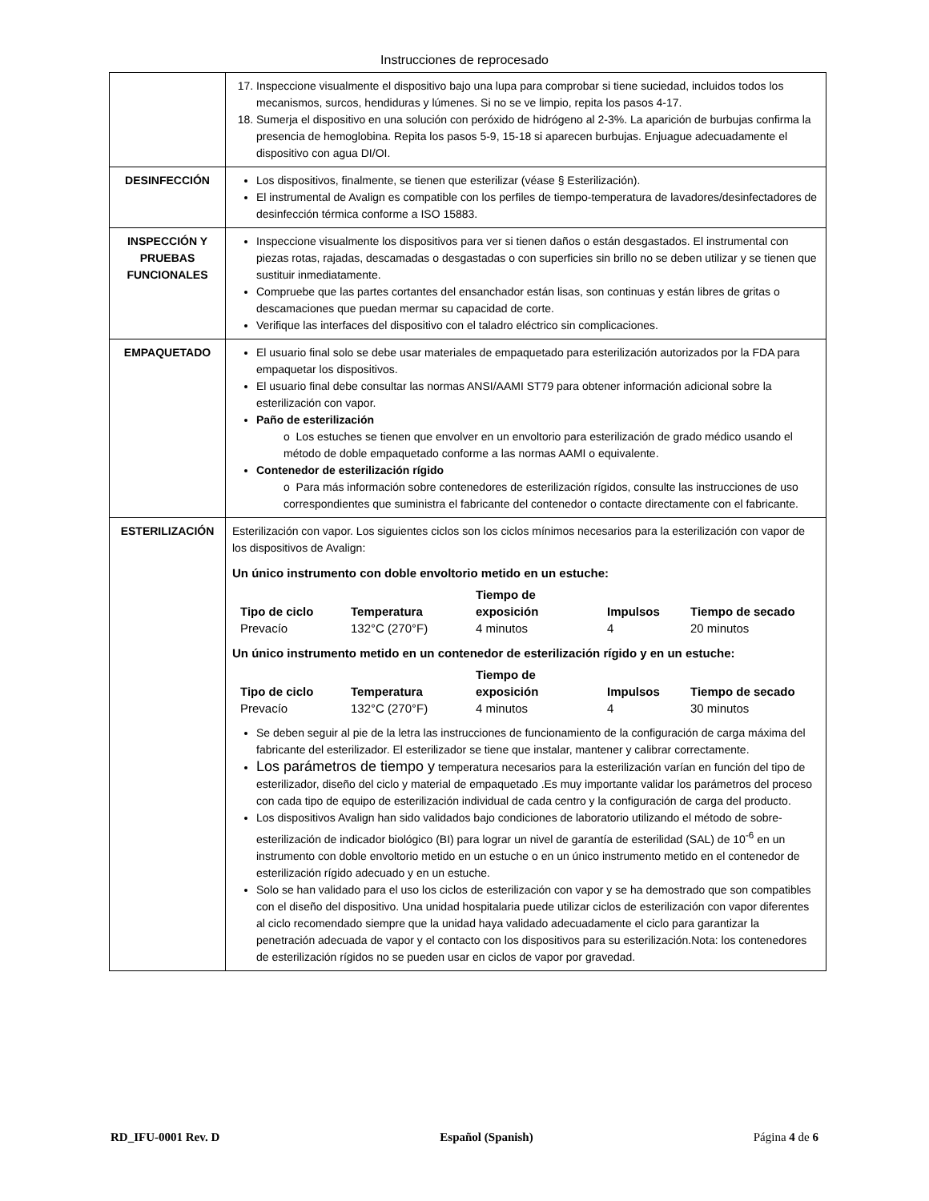Instrucciones de reprocesado
| | 17. Inspeccione visualmente el dispositivo bajo una lupa para comprobar si tiene suciedad, incluidos todos los mecanismos, surcos, hendiduras y lúmenes. Si no se ve limpio, repita los pasos 4-17. 18. Sumerja el dispositivo en una solución con peróxido de hidrógeno al 2-3%. La aparición de burbujas confirma la presencia de hemoglobina. Repita los pasos 5-9, 15-18 si aparecen burbujas. Enjuague adecuadamente el dispositivo con agua DI/OI. |
| DESINFECCIÓN | Los dispositivos, finalmente, se tienen que esterilizar (véase § Esterilización). El instrumental de Avalign es compatible con los perfiles de tiempo-temperatura de lavadores/desinfectadores de desinfección térmica conforme a ISO 15883. |
| INSPECCIÓN Y PRUEBAS FUNCIONALES | Inspeccione visualmente los dispositivos para ver si tienen daños o están desgastados. El instrumental con piezas rotas, rajadas, descamadas o desgastadas o con superficies sin brillo no se deben utilizar y se tienen que sustituir inmediatamente. Compruebe que las partes cortantes del ensanchador están lisas, son continuas y están libres de gritas o descamaciones que puedan mermar su capacidad de corte. Verifique las interfaces del dispositivo con el taladro eléctrico sin complicaciones. |
| EMPAQUETADO | El usuario final solo se debe usar materiales de empaquetado para esterilización autorizados por la FDA para empaquetar los dispositivos. El usuario final debe consultar las normas ANSI/AAMI ST79 para obtener información adicional sobre la esterilización con vapor. Paño de esterilización o Los estuches se tienen que envolver en un envoltorio para esterilización de grado médico usando el método de doble empaquetado conforme a las normas AAMI o equivalente. Contenedor de esterilización rígido o Para más información sobre contenedores de esterilización rígidos, consulte las instrucciones de uso correspondientes que suministra el fabricante del contenedor o contacte directamente con el fabricante. |
| ESTERILIZACIÓN | Esterilización con vapor. Los siguientes ciclos son los ciclos mínimos necesarios para la esterilización con vapor de los dispositivos de Avalign: Un único instrumento con doble envoltorio metido en un estuche: / Tipo de ciclo / Temperatura / Tiempo de exposición / Impulsos / Tiempo de secado / / --- / --- / --- / --- / --- / / Prevacío / 132°C (270°F) / 4 minutos / 4 / 20 minutos / Un único instrumento metido en un contenedor de esterilización rígido y en un estuche: / Tipo de ciclo / Temperatura / Tiempo de exposición / Impulsos / Tiempo de secado / / --- / --- / --- / --- / --- / / Prevacío / 132°C (270°F) / 4 minutos / 4 / 30 minutos / Se deben seguir al pie de la letra las instrucciones de funcionamiento de la configuración de carga máxima del fabricante del esterilizador. El esterilizador se tiene que instalar, mantener y calibrar correctamente. Los parámetros de tiempo y temperatura necesarios para la esterilización varían en función del tipo de esterilizador, diseño del ciclo y material de empaquetado .Es muy importante validar los parámetros del proceso con cada tipo de equipo de esterilización individual de cada centro y la configuración de carga del producto. Los dispositivos Avalign han sido validados bajo condiciones de laboratorio utilizando el método de sobre-esterilización de indicador biológico (BI) para lograr un nivel de garantía de esterilidad (SAL) de 10<sup>-6</sup> en un instrumento con doble envoltorio metido en un estuche o en un único instrumento metido en el contenedor de esterilización rígido adecuado y en un estuche. Solo se han validado para el uso los ciclos de esterilización con vapor y se ha demostrado que son compatibles con el diseño del dispositivo. Una unidad hospitalaria puede utilizar ciclos de esterilización con vapor diferentes al ciclo recomendado siempre que la unidad haya validado adecuadamente el ciclo para garantizar la penetración adecuada de vapor y el contacto con los dispositivos para su esterilización.Nota: los contenedores de esterilización rígidos no se pueden usar en ciclos de vapor por gravedad. |
RD_IFU-0001 Rev. D Español (Spanish) Página 4 de 6